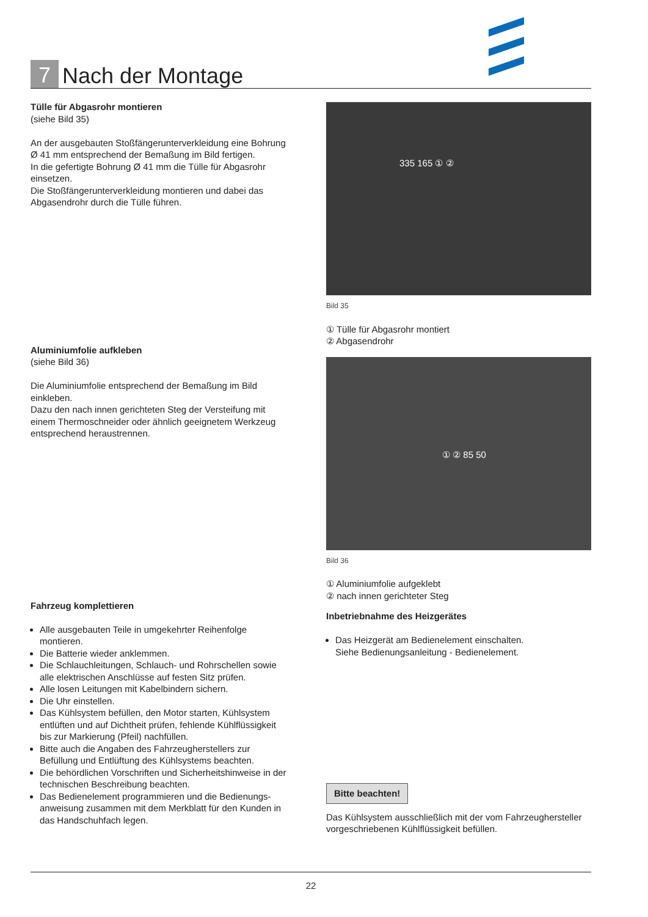7
Nach der Montage
Tülle für Abgasrohr montieren
(siehe Bild 35)
An der ausgebauten Stoßfängerunterverkleidung eine Bohrung Ø 41 mm entsprechend der Bemaßung im Bild fertigen.
In die gefertigte Bohrung Ø 41 mm die Tülle für Abgasrohr einsetzen.
Die Stoßfängerunterverkleidung montieren und dabei das Abgasendrohr durch die Tülle führen.
Aluminiumfolie aufkleben
(siehe Bild 36)
Die Aluminiumfolie entsprechend der Bemaßung im Bild einkleben.
Dazu den nach innen gerichteten Steg der Versteifung mit einem Thermoschneider oder ähnlich geeignetem Werkzeug entsprechend heraustrennen.
Fahrzeug komplettieren
Alle ausgebauten Teile in umgekehrter Reihenfolge montieren.
Die Batterie wieder anklemmen.
Die Schlauchleitungen, Schlauch- und Rohrschellen sowie alle elektrischen Anschlüsse auf festen Sitz prüfen.
Alle losen Leitungen mit Kabelbindern sichern.
Die Uhr einstellen.
Das Kühlsystem befüllen, den Motor starten, Kühlsystem entlüften und auf Dichtheit prüfen, fehlende Kühlflüssigkeit bis zur Markierung (Pfeil) nachfüllen.
Bitte auch die Angaben des Fahrzeugherstellers zur Befüllung und Entlüftung des Kühlsystems beachten.
Die behördlichen Vorschriften und Sicherheitshinweise in der technischen Beschreibung beachten.
Das Bedienelement programmieren und die Bedienungs­anweisung zusammen mit dem Merkblatt für den Kunden in das Handschuhfach legen.
335 165 ① ②
Bild 35
① Tülle für Abgasrohr montiert
② Abgasendrohr
① ② 85 50
Bild 36
① Aluminiumfolie aufgeklebt
② nach innen gerichteter Steg
Inbetriebnahme des Heizgerätes
Das Heizgerät am Bedienelement einschalten.
Siehe Bedienungsanleitung - Bedienelement.
Bitte beachten!
Das Kühlsystem ausschließlich mit der vom Fahrzeughersteller vorgeschriebenen Kühlflüssigkeit befüllen.
22